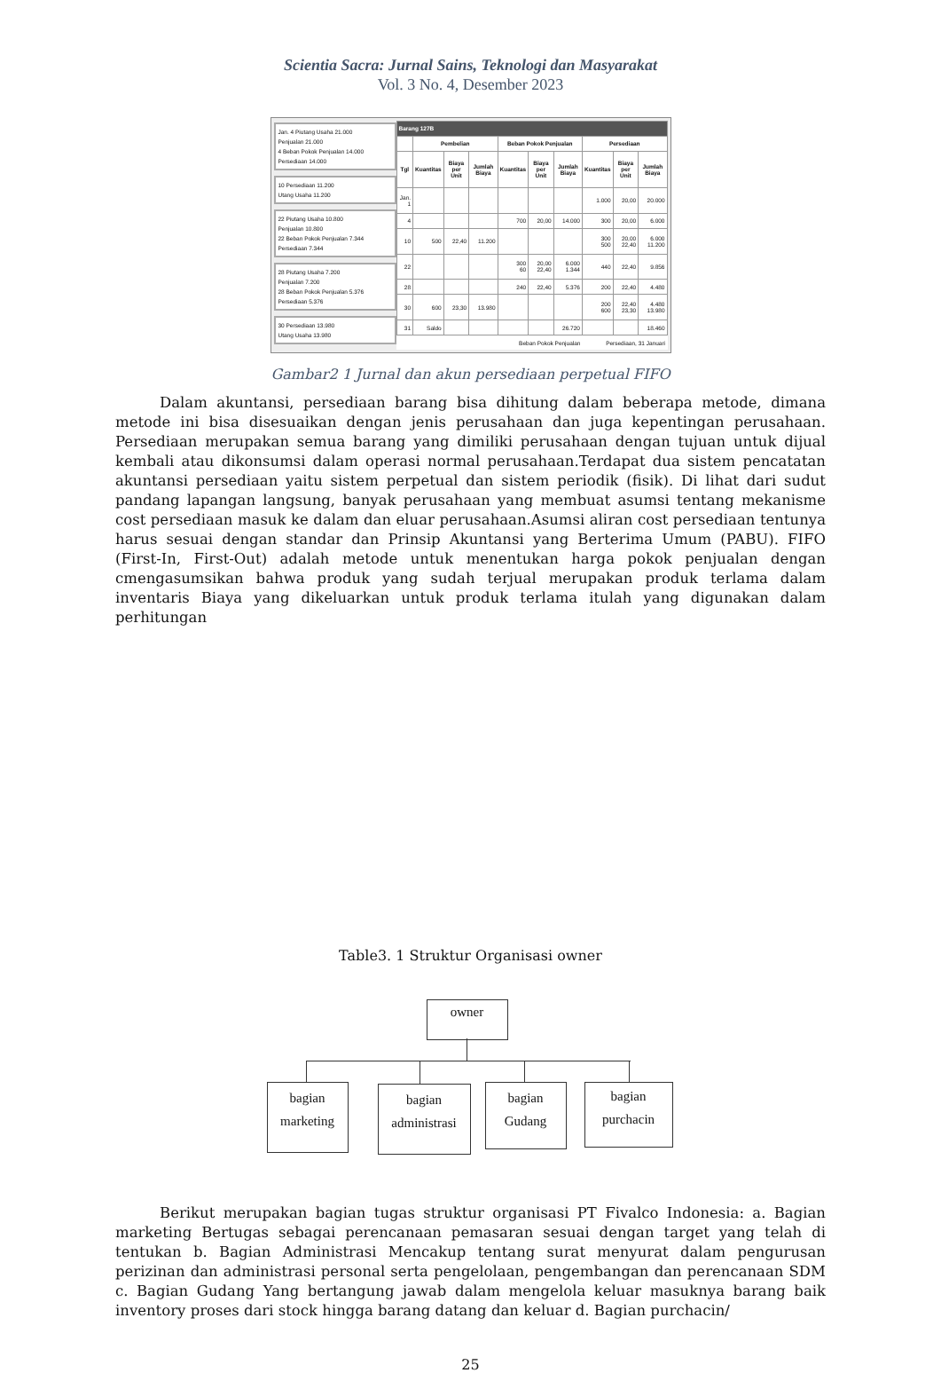Scientia Sacra: Jurnal Sains, Teknologi dan Masyarakat
Vol. 3 No. 4, Desember 2023
Jan. 4 Piutang Usaha 21.000
Penjualan 21.000
4 Beban Pokok Penjualan 14.000
Persediaan 14.000
10 Persediaan 11.200
Utang Usaha 11.200
22 Piutang Usaha 10.800
Penjualan 10.800
22 Beban Pokok Penjualan 7.344
Persediaan 7.344
28 Piutang Usaha 7.200
Penjualan 7.200
28 Beban Pokok Penjualan 5.376
Persediaan 5.376
30 Persediaan 13.980
Utang Usaha 13.980
| Barang 127B | | | | | | | | | |
| --- | --- | --- | --- | --- | --- | --- | --- | --- | --- |
| | Pembelian | | | Beban Pokok Penjualan | | | Persediaan | | |
| Tgl | Kuantitas | Biaya per Unit | Jumlah Biaya | Kuantitas | Biaya per Unit | Jumlah Biaya | Kuantitas | Biaya per Unit | Jumlah Biaya |
| Jan. 1 | | | | | | | 1.000 | 20,00 | 20.000 |
| 4 | | | | 700 | 20,00 | 14.000 | 300 | 20,00 | 6.000 |
| 10 | 500 | 22,40 | 11.200 | | | | 300 500 | 20,00 22,40 | 6.000 11.200 |
| 22 | | | | 300 60 | 20,00 22,40 | 6.000 1.344 | 440 | 22,40 | 9.856 |
| 28 | | | | 240 | 22,40 | 5.376 | 200 | 22,40 | 4.480 |
| 30 | 600 | 23,30 | 13.980 | | | | 200 600 | 22,40 23,30 | 4.480 13.980 |
| 31 | Saldo | | | | | 26.720 | | | 18.460 |
| Beban Pokok Penjualan | | | | | | | Persediaan, 31 Januari | | |
Gambar2 1 Jurnal dan akun persediaan perpetual FIFO
Dalam akuntansi, persediaan barang bisa dihitung dalam beberapa metode, dimana metode ini bisa disesuaikan dengan jenis perusahaan dan juga kepentingan perusahaan. Persediaan merupakan semua barang yang dimiliki perusahaan dengan tujuan untuk dijual kembali atau dikonsumsi dalam operasi normal perusahaan.Terdapat dua sistem pencatatan akuntansi persediaan yaitu sistem perpetual dan sistem periodik (fisik). Di lihat dari sudut pandang lapangan langsung, banyak perusahaan yang membuat asumsi tentang mekanisme cost persediaan masuk ke dalam dan eluar perusahaan.Asumsi aliran cost persediaan tentunya harus sesuai dengan standar dan Prinsip Akuntansi yang Berterima Umum (PABU). FIFO (First-In, First-Out) adalah metode untuk menentukan harga pokok penjualan dengan cmengasumsikan bahwa produk yang sudah terjual merupakan produk terlama dalam inventaris Biaya yang dikeluarkan untuk produk terlama itulah yang digunakan dalam perhitungan
Table3. 1 Struktur Organisasi owner
owner
bagian
marketing
bagian
administrasi
bagian
Gudang
bagian
purchacin
Berikut merupakan bagian tugas struktur organisasi PT Fivalco Indonesia: a. Bagian marketing Bertugas sebagai perencanaan pemasaran sesuai dengan target yang telah di tentukan b. Bagian Administrasi Mencakup tentang surat menyurat dalam pengurusan perizinan dan administrasi personal serta pengelolaan, pengembangan dan perencanaan SDM c. Bagian Gudang Yang bertangung jawab dalam mengelola keluar masuknya barang baik inventory proses dari stock hingga barang datang dan keluar d. Bagian purchacin/
25